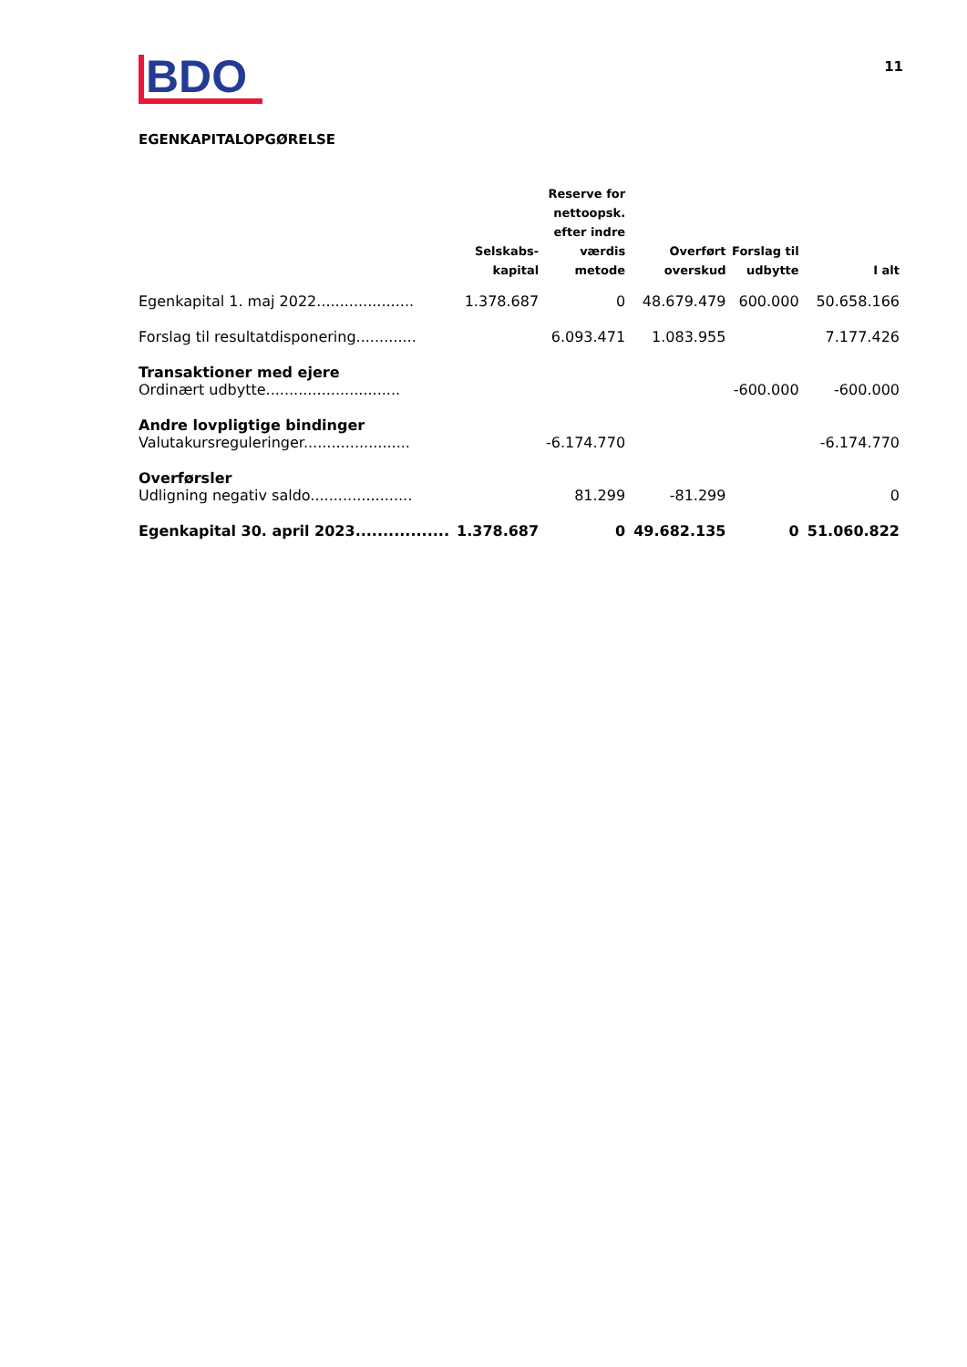BDO
11
EGENKAPITALOPGØRELSE
| | Selskabs- kapital | Reserve for nettoopsk. efter indre værdis metode | Overført overskud | Forslag til udbytte | I alt |
| --- | --- | --- | --- | --- | --- |
| Egenkapital 1. maj 2022..................... | 1.378.687 | 0 | 48.679.479 | 600.000 | 50.658.166 |
| Forslag til resultatdisponering............. | | 6.093.471 | 1.083.955 | | 7.177.426 |
| Transaktioner med ejere | | | | | |
| Ordinært udbytte............................. | | | | -600.000 | -600.000 |
| Andre lovpligtige bindinger | | | | | |
| Valutakursreguleringer....................... | | -6.174.770 | | | -6.174.770 |
| Overførsler | | | | | |
| Udligning negativ saldo...................... | | 81.299 | -81.299 | | 0 |
| Egenkapital 30. april 2023................. | 1.378.687 | 0 | 49.682.135 | 0 | 51.060.822 |